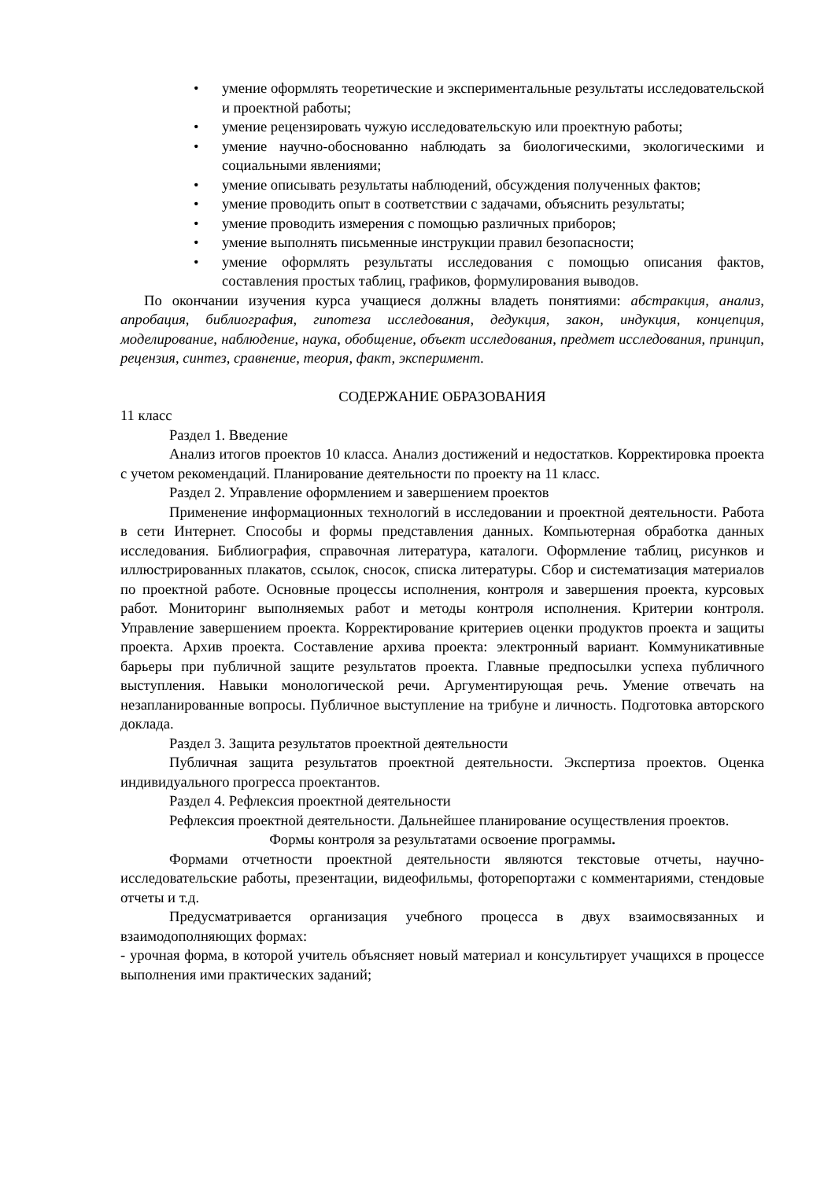• умение оформлять теоретические и экспериментальные результаты исследовательской и проектной работы;
• умение рецензировать чужую исследовательскую или проектную работы;
• умение научно-обоснованно наблюдать за биологическими, экологическими и социальными явлениями;
• умение описывать результаты наблюдений, обсуждения полученных фактов;
• умение проводить опыт в соответствии с задачами, объяснить результаты;
• умение проводить измерения с помощью различных приборов;
• умение выполнять письменные инструкции правил безопасности;
• умение оформлять результаты исследования с помощью описания фактов, составления простых таблиц, графиков, формулирования выводов.
По окончании изучения курса учащиеся должны владеть понятиями: абстракция, анализ, апробация, библиография, гипотеза исследования, дедукция, закон, индукция, концепция, моделирование, наблюдение, наука, обобщение, объект исследования, предмет исследования, принцип, рецензия, синтез, сравнение, теория, факт, эксперимент.
СОДЕРЖАНИЕ ОБРАЗОВАНИЯ
11 класс
Раздел 1. Введение
Анализ итогов проектов 10 класса. Анализ достижений и недостатков. Корректировка проекта с учетом рекомендаций. Планирование деятельности по проекту на 11 класс.
Раздел 2. Управление оформлением и завершением проектов
Применение информационных технологий в исследовании и проектной деятельности. Работа в сети Интернет. Способы и формы представления данных. Компьютерная обработка данных исследования. Библиография, справочная литература, каталоги. Оформление таблиц, рисунков и иллюстрированных плакатов, ссылок, сносок, списка литературы. Сбор и систематизация материалов по проектной работе. Основные процессы исполнения, контроля и завершения проекта, курсовых работ. Мониторинг выполняемых работ и методы контроля исполнения. Критерии контроля. Управление завершением проекта. Корректирование критериев оценки продуктов проекта и защиты проекта. Архив проекта. Составление архива проекта: электронный вариант. Коммуникативные барьеры при публичной защите результатов проекта. Главные предпосылки успеха публичного выступления. Навыки монологической речи. Аргументирующая речь. Умение отвечать на незапланированные вопросы. Публичное выступление на трибуне и личность. Подготовка авторского доклада.
Раздел 3. Защита результатов проектной деятельности
Публичная защита результатов проектной деятельности. Экспертиза проектов. Оценка индивидуального прогресса проектантов.
Раздел 4. Рефлексия проектной деятельности
Рефлексия проектной деятельности. Дальнейшее планирование осуществления проектов.
Формы контроля за результатами освоение программы.
Формами отчетности проектной деятельности являются текстовые отчеты, научно-исследовательские работы, презентации, видеофильмы, фоторепортажи с комментариями, стендовые отчеты и т.д.
Предусматривается организация учебного процесса в двух взаимосвязанных и взаимодополняющих формах:
- урочная форма, в которой учитель объясняет новый материал и консультирует учащихся в процессе выполнения ими практических заданий;